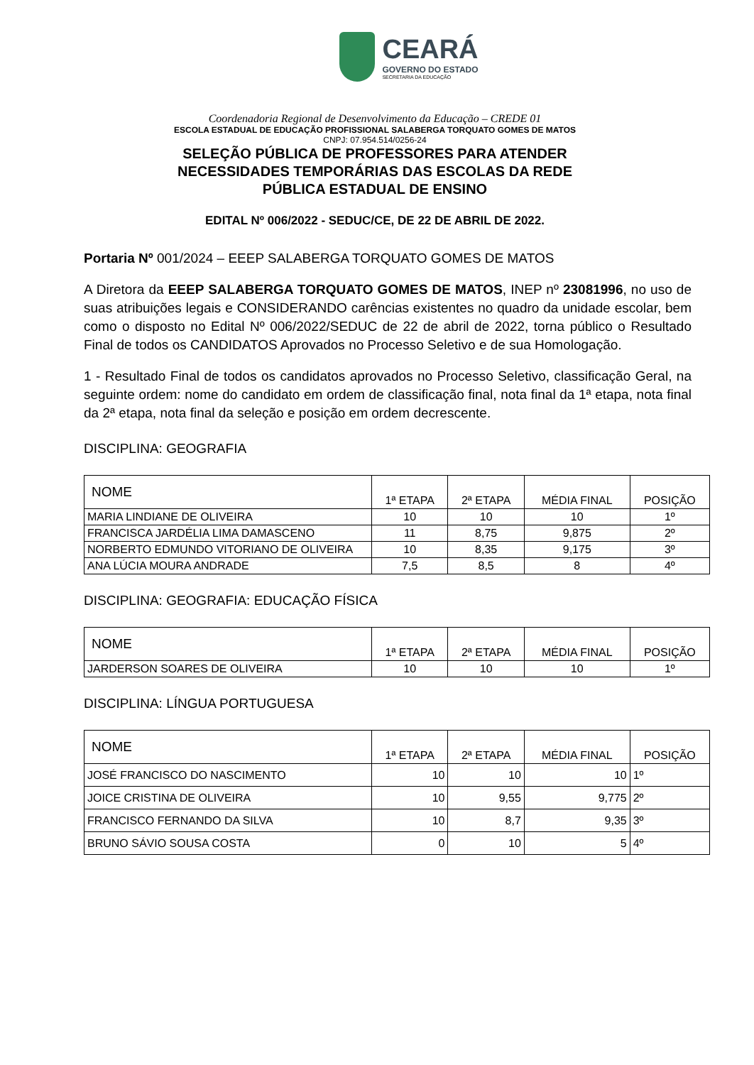CEARÁ
GOVERNO DO ESTADO
SECRETARIA DA EDUCAÇÃO
Coordenadoria Regional de Desenvolvimento da Educação – CREDE 01
ESCOLA ESTADUAL DE EDUCAÇÃO PROFISSIONAL SALABERGA TORQUATO GOMES DE MATOS
CNPJ: 07.954.514/0256-24
SELEÇÃO PÚBLICA DE PROFESSORES PARA ATENDER
NECESSIDADES TEMPORÁRIAS DAS ESCOLAS DA REDE
PÚBLICA ESTADUAL DE ENSINO
EDITAL Nº 006/2022 - SEDUC/CE, DE 22 DE ABRIL DE 2022.
Portaria Nº 001/2024 – EEEP SALABERGA TORQUATO GOMES DE MATOS
A Diretora da EEEP SALABERGA TORQUATO GOMES DE MATOS, INEP nº 23081996, no uso de suas atribuições legais e CONSIDERANDO carências existentes no quadro da unidade escolar, bem como o disposto no Edital Nº 006/2022/SEDUC de 22 de abril de 2022, torna público o Resultado Final de todos os CANDIDATOS Aprovados no Processo Seletivo e de sua Homologação.
1 - Resultado Final de todos os candidatos aprovados no Processo Seletivo, classificação Geral, na seguinte ordem: nome do candidato em ordem de classificação final, nota final da 1ª etapa, nota final da 2ª etapa, nota final da seleção e posição em ordem decrescente.
DISCIPLINA: GEOGRAFIA
| NOME | 1ª ETAPA | 2ª ETAPA | MÉDIA FINAL | POSIÇÃO |
| --- | --- | --- | --- | --- |
| MARIA LINDIANE DE OLIVEIRA | 10 | 10 | 10 | 1º |
| FRANCISCA JARDÉLIA LIMA DAMASCENO | 11 | 8,75 | 9,875 | 2º |
| NORBERTO EDMUNDO VITORIANO DE OLIVEIRA | 10 | 8,35 | 9,175 | 3º |
| ANA LÚCIA MOURA ANDRADE | 7,5 | 8,5 | 8 | 4º |
DISCIPLINA: GEOGRAFIA: EDUCAÇÃO FÍSICA
| NOME | 1ª ETAPA | 2ª ETAPA | MÉDIA FINAL | POSIÇÃO |
| --- | --- | --- | --- | --- |
| JARDERSON SOARES DE OLIVEIRA | 10 | 10 | 10 | 1º |
DISCIPLINA: LÍNGUA PORTUGUESA
| NOME | 1ª ETAPA | 2ª ETAPA | MÉDIA FINAL | POSIÇÃO |
| --- | --- | --- | --- | --- |
| JOSÉ FRANCISCO DO NASCIMENTO | 10 | 10 | 10 | 1º |
| JOICE CRISTINA DE OLIVEIRA | 10 | 9,55 | 9,775 | 2º |
| FRANCISCO FERNANDO DA SILVA | 10 | 8,7 | 9,35 | 3º |
| BRUNO SÁVIO SOUSA COSTA | 0 | 10 | 5 | 4º |